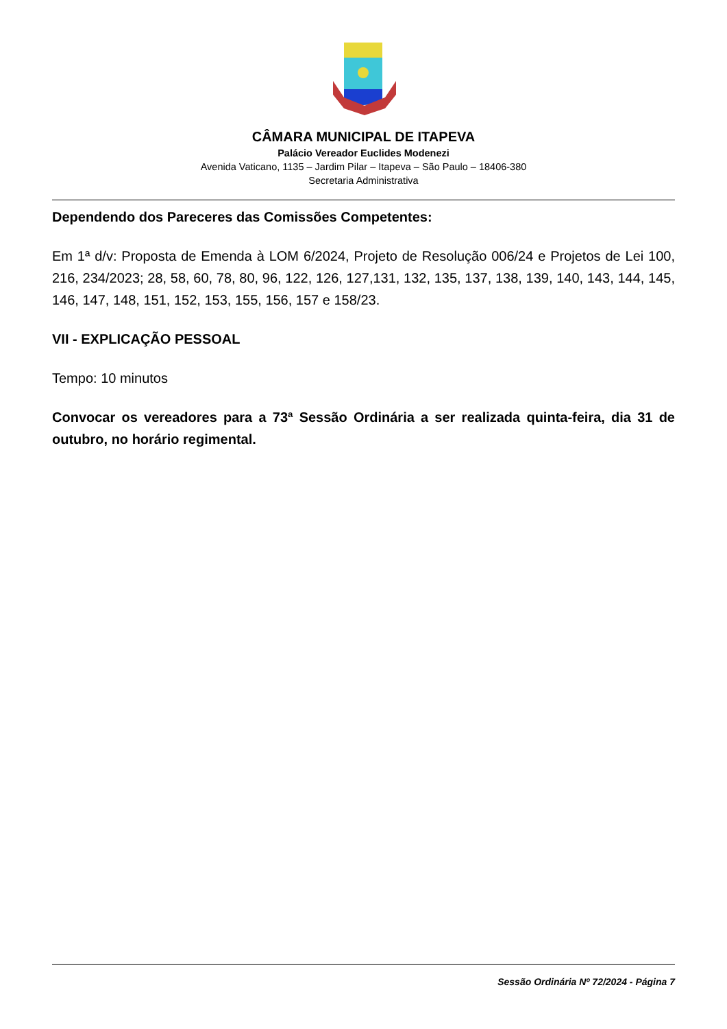CÂMARA MUNICIPAL DE ITAPEVA
Palácio Vereador Euclides Modenezi
Avenida Vaticano, 1135 – Jardim Pilar – Itapeva – São Paulo – 18406-380
Secretaria Administrativa
Dependendo dos Pareceres das Comissões Competentes:
Em 1ª d/v: Proposta de Emenda à LOM 6/2024, Projeto de Resolução 006/24 e Projetos de Lei 100, 216, 234/2023; 28, 58, 60, 78, 80, 96, 122, 126, 127,131, 132, 135, 137, 138, 139, 140, 143, 144, 145, 146, 147, 148, 151, 152, 153, 155, 156, 157 e 158/23.
VII - EXPLICAÇÃO PESSOAL
Tempo: 10 minutos
Convocar os vereadores para a 73ª Sessão Ordinária a ser realizada quinta-feira, dia 31 de outubro, no horário regimental.
Sessão Ordinária Nº 72/2024 - Página 7